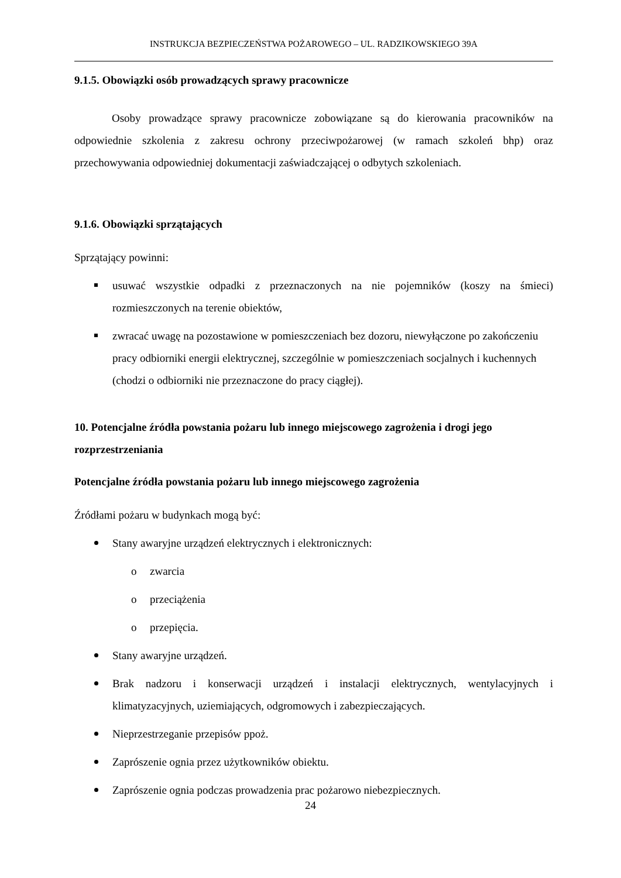INSTRUKCJA BEZPIECZEŃSTWA POŻAROWEGO – UL. RADZIKOWSKIEGO 39A
9.1.5. Obowiązki osób prowadzących sprawy pracownicze
Osoby prowadzące sprawy pracownicze zobowiązane są do kierowania pracowników na odpowiednie szkolenia z zakresu ochrony przeciwpożarowej (w ramach szkoleń bhp) oraz przechowywania odpowiedniej dokumentacji zaświadczającej o odbytych szkoleniach.
9.1.6. Obowiązki sprzątających
Sprzątający powinni:
usuwać wszystkie odpadki z przeznaczonych na nie pojemników (koszy na śmieci) rozmieszczonych na terenie obiektów,
zwracać uwagę na pozostawione w pomieszczeniach bez dozoru, niewyłączone po zakończeniu pracy odbiorniki energii elektrycznej, szczególnie w pomieszczeniach socjalnych i kuchennych (chodzi o odbiorniki nie przeznaczone do pracy ciągłej).
10. Potencjalne źródła powstania pożaru lub innego miejscowego zagrożenia i drogi jego rozprzestrzeniania
Potencjalne źródła powstania pożaru lub innego miejscowego zagrożenia
Źródłami pożaru w budynkach mogą być:
Stany awaryjne urządzeń elektrycznych i elektronicznych:
o zwarcia
o przeciążenia
o przepięcia.
Stany awaryjne urządzeń.
Brak nadzoru i konserwacji urządzeń i instalacji elektrycznych, wentylacyjnych i klimatyzacyjnych, uziemiających, odgromowych i zabezpieczających.
Nieprzestrzeganie przepisów ppoż.
Zaprószenie ognia przez użytkowników obiektu.
Zaprószenie ognia podczas prowadzenia prac pożarowo niebezpiecznych.
24